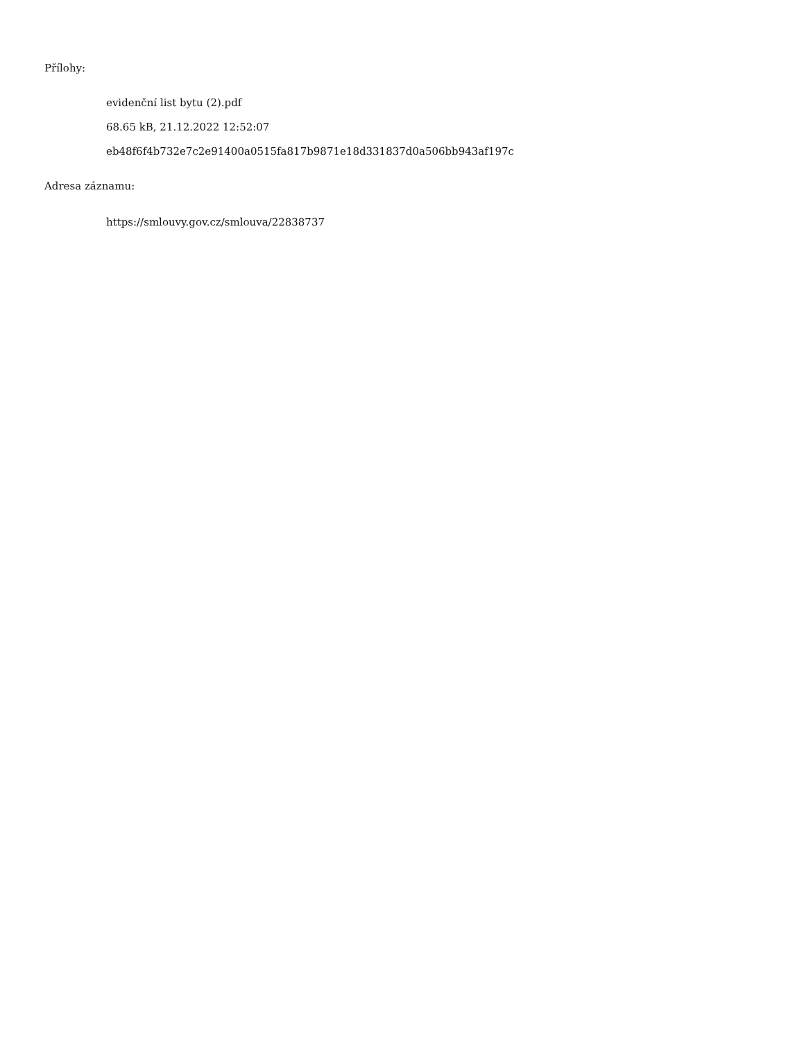Přílohy:
evidenční list bytu (2).pdf
68.65 kB, 21.12.2022 12:52:07
eb48f6f4b732e7c2e91400a0515fa817b9871e18d331837d0a506bb943af197c
Adresa záznamu:
https://smlouvy.gov.cz/smlouva/22838737